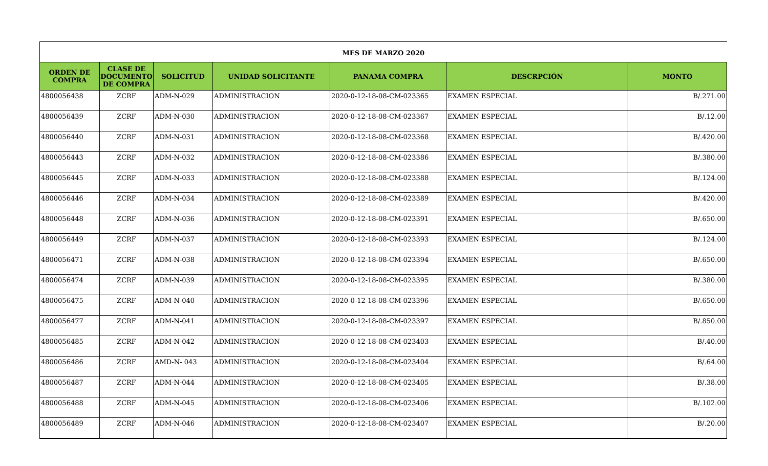| MES DE MARZO 2020 | | | | | | |
| ORDEN DE COMPRA | CLASE DE DOCUMENTO DE COMPRA | SOLICITUD | UNIDAD SOLICITANTE | PANAMA COMPRA | DESCRPCIÓN | MONTO |
| 4800056438 | ZCRF | ADM-N-029 | ADMINISTRACION | 2020-0-12-18-08-CM-023365 | EXAMEN ESPECIAL | B/.271.00 |
| 4800056439 | ZCRF | ADM-N-030 | ADMINISTRACION | 2020-0-12-18-08-CM-023367 | EXAMEN ESPECIAL | B/.12.00 |
| 4800056440 | ZCRF | ADM-N-031 | ADMINISTRACION | 2020-0-12-18-08-CM-023368 | EXAMEN ESPECIAL | B/.420.00 |
| 4800056443 | ZCRF | ADM-N-032 | ADMINISTRACION | 2020-0-12-18-08-CM-023386 | EXAMÉN ESPECIAL | B/.380.00 |
| 4800056445 | ZCRF | ADM-N-033 | ADMINISTRACION | 2020-0-12-18-08-CM-023388 | EXAMEN ESPECIAL | B/.124.00 |
| 4800056446 | ZCRF | ADM-N-034 | ADMINISTRACION | 2020-0-12-18-08-CM-023389 | EXAMEN ESPECIAL | B/.420.00 |
| 4800056448 | ZCRF | ADM-N-036 | ADMINISTRACION | 2020-0-12-18-08-CM-023391 | EXAMEN ESPECIAL | B/.650.00 |
| 4800056449 | ZCRF | ADM-N-037 | ADMINISTRACION | 2020-0-12-18-08-CM-023393 | EXAMEN ESPECIAL | B/.124.00 |
| 4800056471 | ZCRF | ADM-N-038 | ADMINISTRACION | 2020-0-12-18-08-CM-023394 | EXAMEN ESPECIAL | B/.650.00 |
| 4800056474 | ZCRF | ADM-N-039 | ADMINISTRACION | 2020-0-12-18-08-CM-023395 | EXAMEN ESPECIAL | B/.380.00 |
| 4800056475 | ZCRF | ADM-N-040 | ADMINISTRACION | 2020-0-12-18-08-CM-023396 | EXAMEN ESPECIAL | B/.650.00 |
| 4800056477 | ZCRF | ADM-N-041 | ADMINISTRACION | 2020-0-12-18-08-CM-023397 | EXAMEN ESPECIAL | B/.850.00 |
| 4800056485 | ZCRF | ADM-N-042 | ADMINISTRACION | 2020-0-12-18-08-CM-023403 | EXAMEN ESPECIAL | B/.40.00 |
| 4800056486 | ZCRF | AMD-N- 043 | ADMINISTRACION | 2020-0-12-18-08-CM-023404 | EXAMEN ESPECIAL | B/.64.00 |
| 4800056487 | ZCRF | ADM-N-044 | ADMINISTRACION | 2020-0-12-18-08-CM-023405 | EXAMEN ESPECIAL | B/.38.00 |
| 4800056488 | ZCRF | ADM-N-045 | ADMINISTRACION | 2020-0-12-18-08-CM-023406 | EXAMEN ESPECIAL | B/.102.00 |
| 4800056489 | ZCRF | ADM-N-046 | ADMINISTRACION | 2020-0-12-18-08-CM-023407 | EXAMEN ESPECIAL | B/.20.00 |